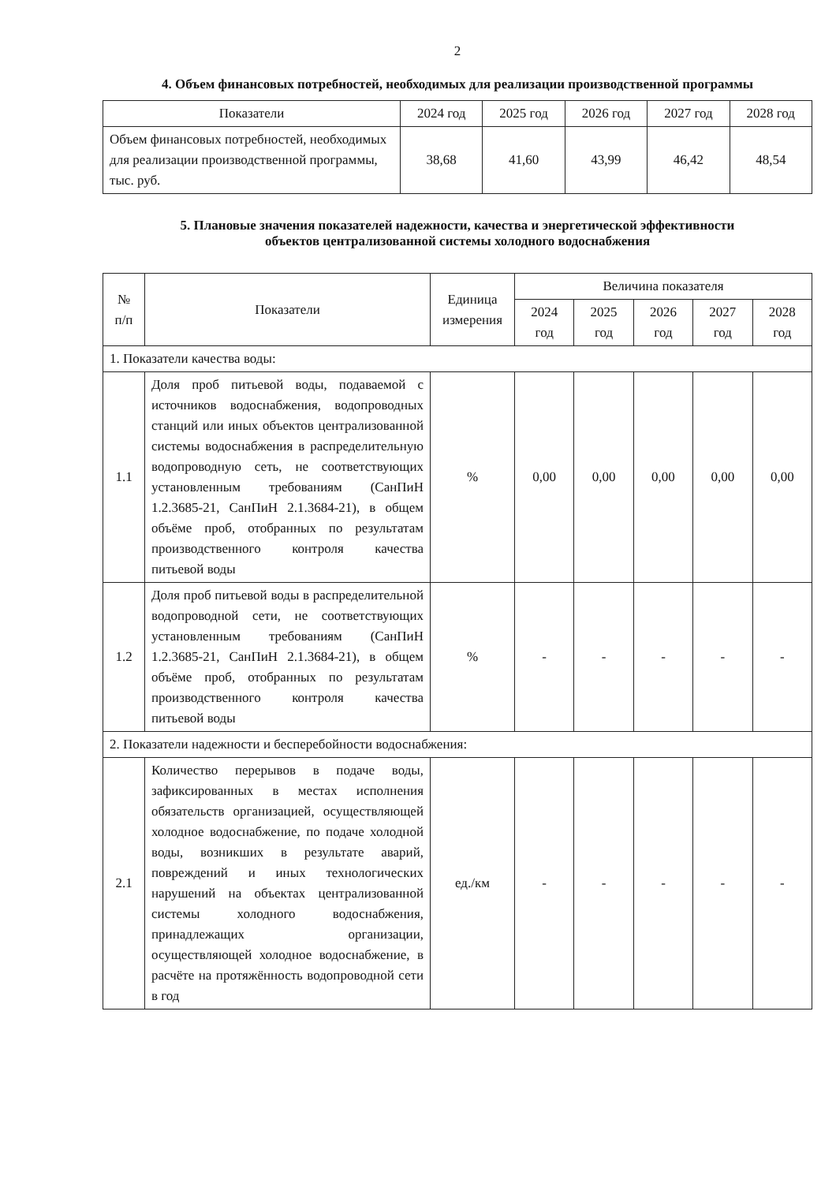2
4. Объем финансовых потребностей, необходимых для реализации производственной программы
| Показатели | 2024 год | 2025 год | 2026 год | 2027 год | 2028 год |
| --- | --- | --- | --- | --- | --- |
| Объем финансовых потребностей, необходимых для реализации производственной программы, тыс. руб. | 38,68 | 41,60 | 43,99 | 46,42 | 48,54 |
5. Плановые значения показателей надежности, качества и энергетической эффективности
объектов централизованной системы холодного водоснабжения
| № п/п | Показатели | Единица измерения | Величина показателя | | | | |
| --- | --- | --- | --- | --- | --- | --- | --- |
| | | | 2024 год | 2025 год | 2026 год | 2027 год | 2028 год |
| 1. Показатели качества воды: | | | | | | | |
| 1.1 | Доля проб питьевой воды, подаваемой с источников водоснабжения, водопроводных станций или иных объектов централизованной системы водоснабжения в распределительную водопроводную сеть, не соответствующих установленным требованиям (СанПиН 1.2.3685-21, СанПиН 2.1.3684-21), в общем объёме проб, отобранных по результатам производственного контроля качества питьевой воды | % | 0,00 | 0,00 | 0,00 | 0,00 | 0,00 |
| 1.2 | Доля проб питьевой воды в распределительной водопроводной сети, не соответствующих установленным требованиям (СанПиН 1.2.3685-21, СанПиН 2.1.3684-21), в общем объёме проб, отобранных по результатам производственного контроля качества питьевой воды | % | - | - | - | - | - |
| 2. Показатели надежности и бесперебойности водоснабжения: | | | | | | | |
| 2.1 | Количество перерывов в подаче воды, зафиксированных в местах исполнения обязательств организацией, осуществляющей холодное водоснабжение, по подаче холодной воды, возникших в результате аварий, повреждений и иных технологических нарушений на объектах централизованной системы холодного водоснабжения, принадлежащих организации, осуществляющей холодное водоснабжение, в расчёте на протяжённость водопроводной сети в год | ед./км | - | - | - | - | - |